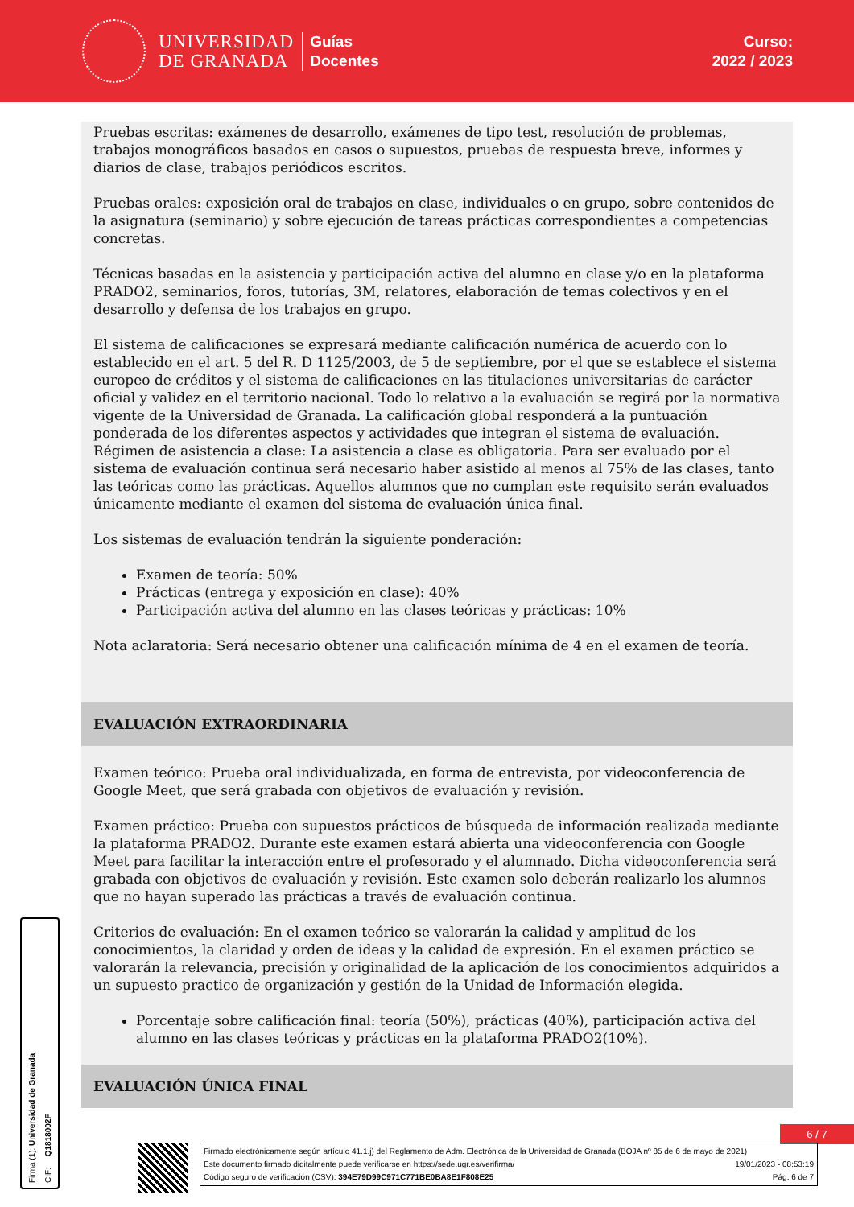UNIVERSIDAD
DE GRANADA
Guías
Docentes
Curso:
2022 / 2023
Pruebas escritas: exámenes de desarrollo, exámenes de tipo test, resolución de problemas, trabajos monográficos basados en casos o supuestos, pruebas de respuesta breve, informes y diarios de clase, trabajos periódicos escritos.
Pruebas orales: exposición oral de trabajos en clase, individuales o en grupo, sobre contenidos de la asignatura (seminario) y sobre ejecución de tareas prácticas correspondientes a competencias concretas.
Técnicas basadas en la asistencia y participación activa del alumno en clase y/o en la plataforma PRADO2, seminarios, foros, tutorías, 3M, relatores, elaboración de temas colectivos y en el desarrollo y defensa de los trabajos en grupo.
El sistema de calificaciones se expresará mediante calificación numérica de acuerdo con lo establecido en el art. 5 del R. D 1125/2003, de 5 de septiembre, por el que se establece el sistema europeo de créditos y el sistema de calificaciones en las titulaciones universitarias de carácter oficial y validez en el territorio nacional. Todo lo relativo a la evaluación se regirá por la normativa vigente de la Universidad de Granada. La calificación global responderá a la puntuación ponderada de los diferentes aspectos y actividades que integran el sistema de evaluación. Régimen de asistencia a clase: La asistencia a clase es obligatoria. Para ser evaluado por el sistema de evaluación continua será necesario haber asistido al menos al 75% de las clases, tanto las teóricas como las prácticas. Aquellos alumnos que no cumplan este requisito serán evaluados únicamente mediante el examen del sistema de evaluación única final.
Los sistemas de evaluación tendrán la siguiente ponderación:
Examen de teoría: 50%
Prácticas (entrega y exposición en clase): 40%
Participación activa del alumno en las clases teóricas y prácticas: 10%
Nota aclaratoria: Será necesario obtener una calificación mínima de 4 en el examen de teoría.
EVALUACIÓN EXTRAORDINARIA
Examen teórico: Prueba oral individualizada, en forma de entrevista, por videoconferencia de Google Meet, que será grabada con objetivos de evaluación y revisión.
Examen práctico: Prueba con supuestos prácticos de búsqueda de información realizada mediante la plataforma PRADO2. Durante este examen estará abierta una videoconferencia con Google Meet para facilitar la interacción entre el profesorado y el alumnado. Dicha videoconferencia será grabada con objetivos de evaluación y revisión. Este examen solo deberán realizarlo los alumnos que no hayan superado las prácticas a través de evaluación continua.
Criterios de evaluación: En el examen teórico se valorarán la calidad y amplitud de los conocimientos, la claridad y orden de ideas y la calidad de expresión. En el examen práctico se valorarán la relevancia, precisión y originalidad de la aplicación de los conocimientos adquiridos a un supuesto practico de organización y gestión de la Unidad de Información elegida.
Porcentaje sobre calificación final: teoría (50%), prácticas (40%), participación activa del alumno en las clases teóricas y prácticas en la plataforma PRADO2(10%).
EVALUACIÓN ÚNICA FINAL
6 / 7
Firmado electrónicamente según artículo 41.1.j) del Reglamento de Adm. Electrónica de la Universidad de Granada (BOJA nº 85 de 6 de mayo de 2021)
Este documento firmado digitalmente puede verificarse en https://sede.ugr.es/verifirma/ 19/01/2023 - 08:53:19
Código seguro de verificación (CSV): 394E79D99C971C771BE0BA8E1F808E25 Pág. 6 de 7
Firma (1): Universidad de Granada
CIF: Q1818002F